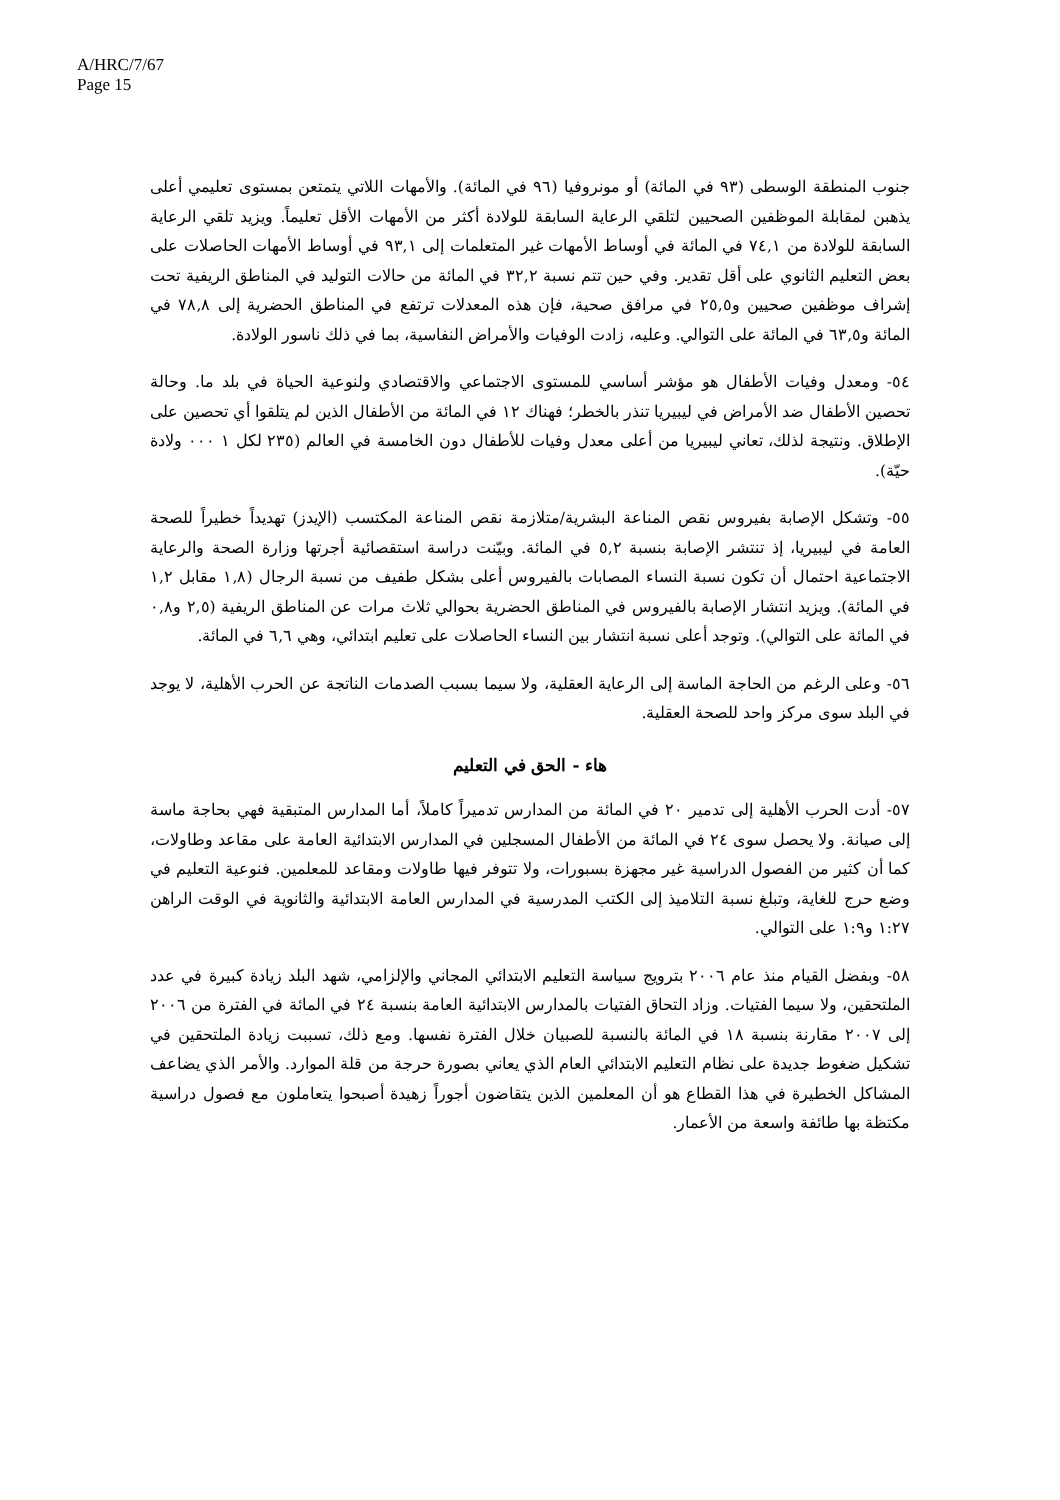A/HRC/7/67
Page 15
جنوب المنطقة الوسطى (٩٣ في المائة) أو مونروفيا (٩٦ في المائة). والأمهات اللاتي يتمتعن بمستوى تعليمي أعلى يذهبن لمقابلة الموظفين الصحيين لتلقي الرعاية السابقة للولادة أكثر من الأمهات الأقل تعليماً. ويزيد تلقي الرعاية السابقة للولادة من ٧٤,١ في المائة في أوساط الأمهات غير المتعلمات إلى ٩٣,١ في أوساط الأمهات الحاصلات على بعض التعليم الثانوي على أقل تقدير. وفي حين تتم نسبة ٣٢,٢ في المائة من حالات التوليد في المناطق الريفية تحت إشراف موظفين صحيين و٢٥,٥ في مرافق صحية، فإن هذه المعدلات ترتفع في المناطق الحضرية إلى ٧٨,٨ في المائة و٦٣,٥ في المائة على التوالي. وعليه، زادت الوفيات والأمراض النفاسية، بما في ذلك ناسور الولادة.
٥٤- ومعدل وفيات الأطفال هو مؤشر أساسي للمستوى الاجتماعي والاقتصادي ولنوعية الحياة في بلد ما. وحالة تحصين الأطفال ضد الأمراض في ليبيريا تنذر بالخطر؛ فهناك ١٢ في المائة من الأطفال الذين لم يتلقوا أي تحصين على الإطلاق. ونتيجة لذلك، تعاني ليبيريا من أعلى معدل وفيات للأطفال دون الخامسة في العالم (٢٣٥ لكل ١ ٠٠٠ ولادة حيّة).
٥٥- وتشكل الإصابة بفيروس نقص المناعة البشرية/متلازمة نقص المناعة المكتسب (الإيدز) تهديداً خطيراً للصحة العامة في ليبيريا، إذ تنتشر الإصابة بنسبة ٥,٢ في المائة. وبيّنت دراسة استقصائية أجرتها وزارة الصحة والرعاية الاجتماعية احتمال أن تكون نسبة النساء المصابات بالفيروس أعلى بشكل طفيف من نسبة الرجال (١,٨ مقابل ١,٢ في المائة). ويزيد انتشار الإصابة بالفيروس في المناطق الحضرية بحوالي ثلاث مرات عن المناطق الريفية (٢,٥ و٠,٨ في المائة على التوالي). وتوجد أعلى نسبة انتشار بين النساء الحاصلات على تعليم ابتدائي، وهي ٦,٦ في المائة.
٥٦- وعلى الرغم من الحاجة الماسة إلى الرعاية العقلية، ولا سيما بسبب الصدمات الناتجة عن الحرب الأهلية، لا يوجد في البلد سوى مركز واحد للصحة العقلية.
هاء - الحق في التعليم
٥٧- أدت الحرب الأهلية إلى تدمير ٢٠ في المائة من المدارس تدميراً كاملاً، أما المدارس المتبقية فهي بحاجة ماسة إلى صيانة. ولا يحصل سوى ٢٤ في المائة من الأطفال المسجلين في المدارس الابتدائية العامة على مقاعد وطاولات، كما أن كثير من الفصول الدراسية غير مجهزة بسبورات، ولا تتوفر فيها طاولات ومقاعد للمعلمين. فنوعية التعليم في وضع حرج للغاية، وتبلغ نسبة التلاميذ إلى الكتب المدرسية في المدارس العامة الابتدائية والثانوية في الوقت الراهن ١:٢٧ و١:٩ على التوالي.
٥٨- وبفضل القيام منذ عام ٢٠٠٦ بترويج سياسة التعليم الابتدائي المجاني والإلزامي، شهد البلد زيادة كبيرة في عدد الملتحقين، ولا سيما الفتيات. وزاد التحاق الفتيات بالمدارس الابتدائية العامة بنسبة ٢٤ في المائة في الفترة من ٢٠٠٦ إلى ٢٠٠٧ مقارنة بنسبة ١٨ في المائة بالنسبة للصبيان خلال الفترة نفسها. ومع ذلك، تسببت زيادة الملتحقين في تشكيل ضغوط جديدة على نظام التعليم الابتدائي العام الذي يعاني بصورة حرجة من قلة الموارد. والأمر الذي يضاعف المشاكل الخطيرة في هذا القطاع هو أن المعلمين الذين يتقاضون أجوراً زهيدة أصبحوا يتعاملون مع فصول دراسية مكتظة بها طائفة واسعة من الأعمار.